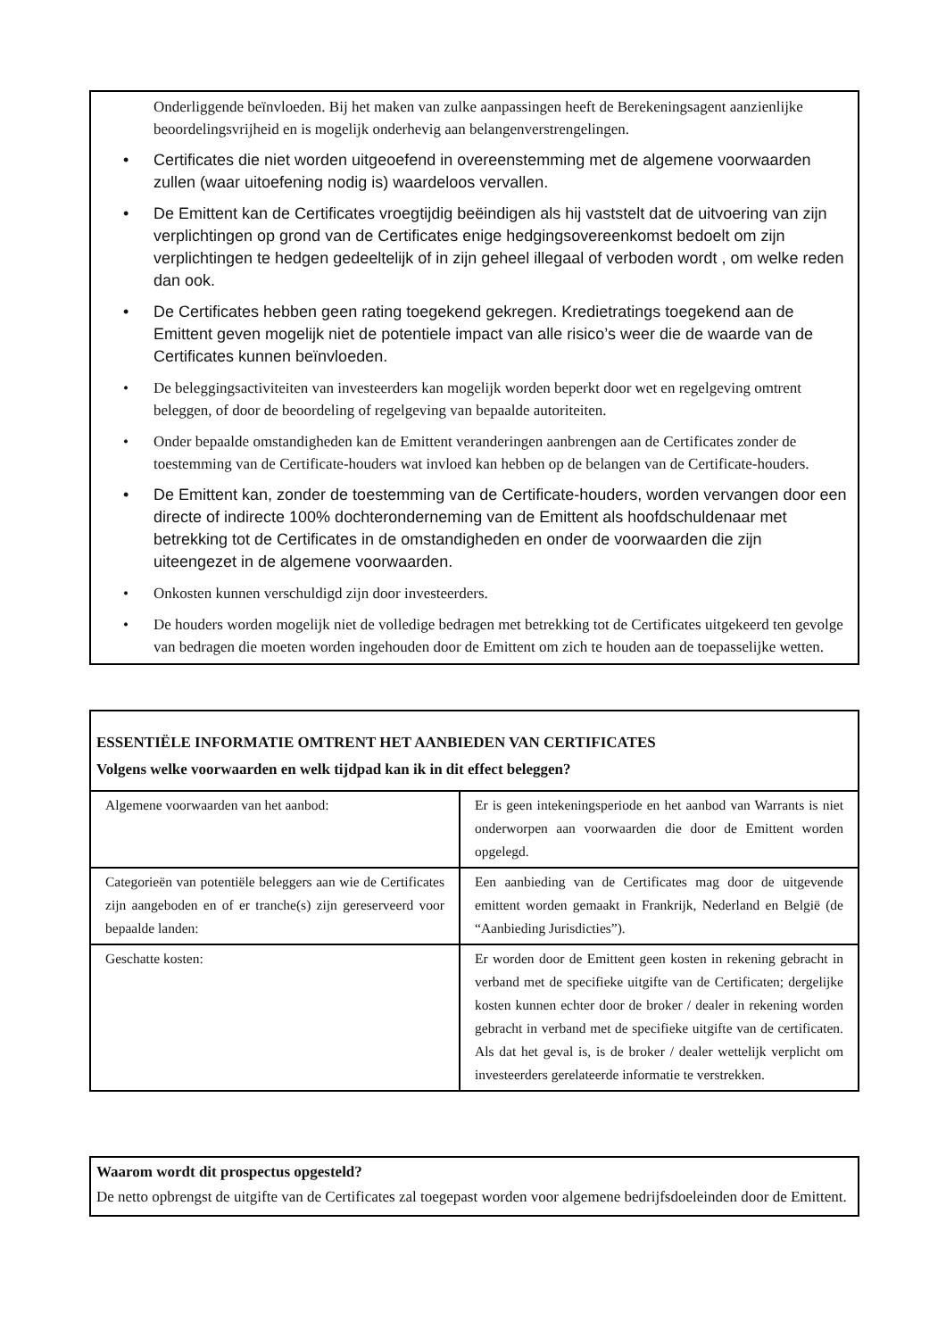Onderliggende beïnvloeden. Bij het maken van zulke aanpassingen heeft de Berekeningsagent aanzienlijke beoordelingsvrijheid en is mogelijk onderhevig aan belangenverstrengelingen.
• Certificates die niet worden uitgeoefend in overeenstemming met de algemene voorwaarden zullen (waar uitoefening nodig is) waardeloos vervallen.
• De Emittent kan de Certificates vroegtijdig beëindigen als hij vaststelt dat de uitvoering van zijn verplichtingen op grond van de Certificates enige hedgingsovereenkomst bedoelt om zijn verplichtingen te hedgen gedeeltelijk of in zijn geheel illegaal of verboden wordt , om welke reden dan ook.
• De Certificates hebben geen rating toegekend gekregen. Kredietratings toegekend aan de Emittent geven mogelijk niet de potentiele impact van alle risico’s weer die de waarde van de Certificates kunnen beïnvloeden.
• De beleggingsactiviteiten van investeerders kan mogelijk worden beperkt door wet en regelgeving omtrent beleggen, of door de beoordeling of regelgeving van bepaalde autoriteiten.
• Onder bepaalde omstandigheden kan de Emittent veranderingen aanbrengen aan de Certificates zonder de toestemming van de Certificate-houders wat invloed kan hebben op de belangen van de Certificate-houders.
• De Emittent kan, zonder de toestemming van de Certificate-houders, worden vervangen door een directe of indirecte 100% dochteronderneming van de Emittent als hoofdschuldenaar met betrekking tot de Certificates in de omstandigheden en onder de voorwaarden die zijn uiteengezet in de algemene voorwaarden.
• Onkosten kunnen verschuldigd zijn door investeerders.
• De houders worden mogelijk niet de volledige bedragen met betrekking tot de Certificates uitgekeerd ten gevolge van bedragen die moeten worden ingehouden door de Emittent om zich te houden aan de toepasselijke wetten.
ESSENTIËLE INFORMATIE OMTRENT HET AANBIEDEN VAN CERTIFICATES
Volgens welke voorwaarden en welk tijdpad kan ik in dit effect beleggen?
| Algemene voorwaarden van het aanbod: | Er is geen intekeningsperiode en het aanbod van Warrants is niet onderworpen aan voorwaarden die door de Emittent worden opgelegd. |
| Categorieën van potentiële beleggers aan wie de Certificates zijn aangeboden en of er tranche(s) zijn gereserveerd voor bepaalde landen: | Een aanbieding van de Certificates mag door de uitgevende emittent worden gemaakt in Frankrijk, Nederland en België (de “Aanbieding Jurisdicties”). |
| Geschatte kosten: | Er worden door de Emittent geen kosten in rekening gebracht in verband met de specifieke uitgifte van de Certificaten; dergelijke kosten kunnen echter door de broker / dealer in rekening worden gebracht in verband met de specifieke uitgifte van de certificaten. Als dat het geval is, is de broker / dealer wettelijk verplicht om investeerders gerelateerde informatie te verstrekken. |
Waarom wordt dit prospectus opgesteld?
De netto opbrengst de uitgifte van de Certificates zal toegepast worden voor algemene bedrijfsdoeleinden door de Emittent.